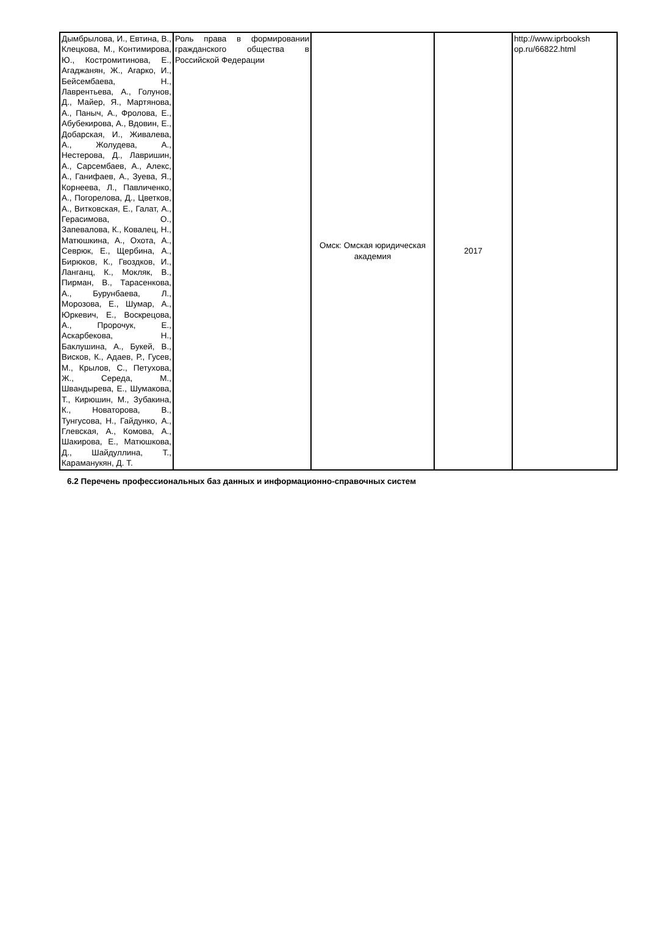| Дымбрылова, И., Евтина, В., Клецкова, М., Контимирова, Ю., Костромитинова, Е., Агаджанян, Ж., Агарко, И., Бейсембаева, Н., Лаврентьева, А., Голунов, Д., Майер, Я., Мартянова, А., Паныч, А., Фролова, Е., Абубекирова, А., Вдовин, Е., Добарская, И., Живалева, А., Жолудева, А., Нестерова, Д., Лавришин, А., Сарсембаев, А., Алекс, А., Ганифаев, А., Зуева, Я., Корнеева, Л., Павличенко, А., Погорелова, Д., Цветков, А., Витковская, Е., Галат, А., Герасимова, О., Запевалова, К., Ковалец, Н., Матюшкина, А., Охота, А., Севрюк, Е., Щербина, А., Бирюков, К., Гвоздков, И., Ланганц, К., Мокляк, В., Пирман, В., Тарасенкова, А., Бурунбаева, Л., Морозова, Е., Шумар, А., Юркевич, Е., Воскрецова, А., Пророчук, Е., Аскарбекова, Н., Баклушина, А., Букей, В., Висков, К., Адаев, Р., Гусев, М., Крылов, С., Петухова, Ж., Середа, М., Швандырева, Е., Шумакова, Т., Кирюшин, М., Зубакина, К., Новаторова, В., Тунгусова, Н., Гайдунко, А., Глевская, А., Комова, А., Шакирова, Е., Матюшкова, Д., Шайдуллина, Т., Караманукян, Д. Т. | Роль права в формировании гражданского общества в Российской Федерации | Омск: Омская юридическая академия | 2017 | http://www.iprbooksh op.ru/66822.html |
6.2 Перечень профессиональных баз данных и информационно-справочных систем